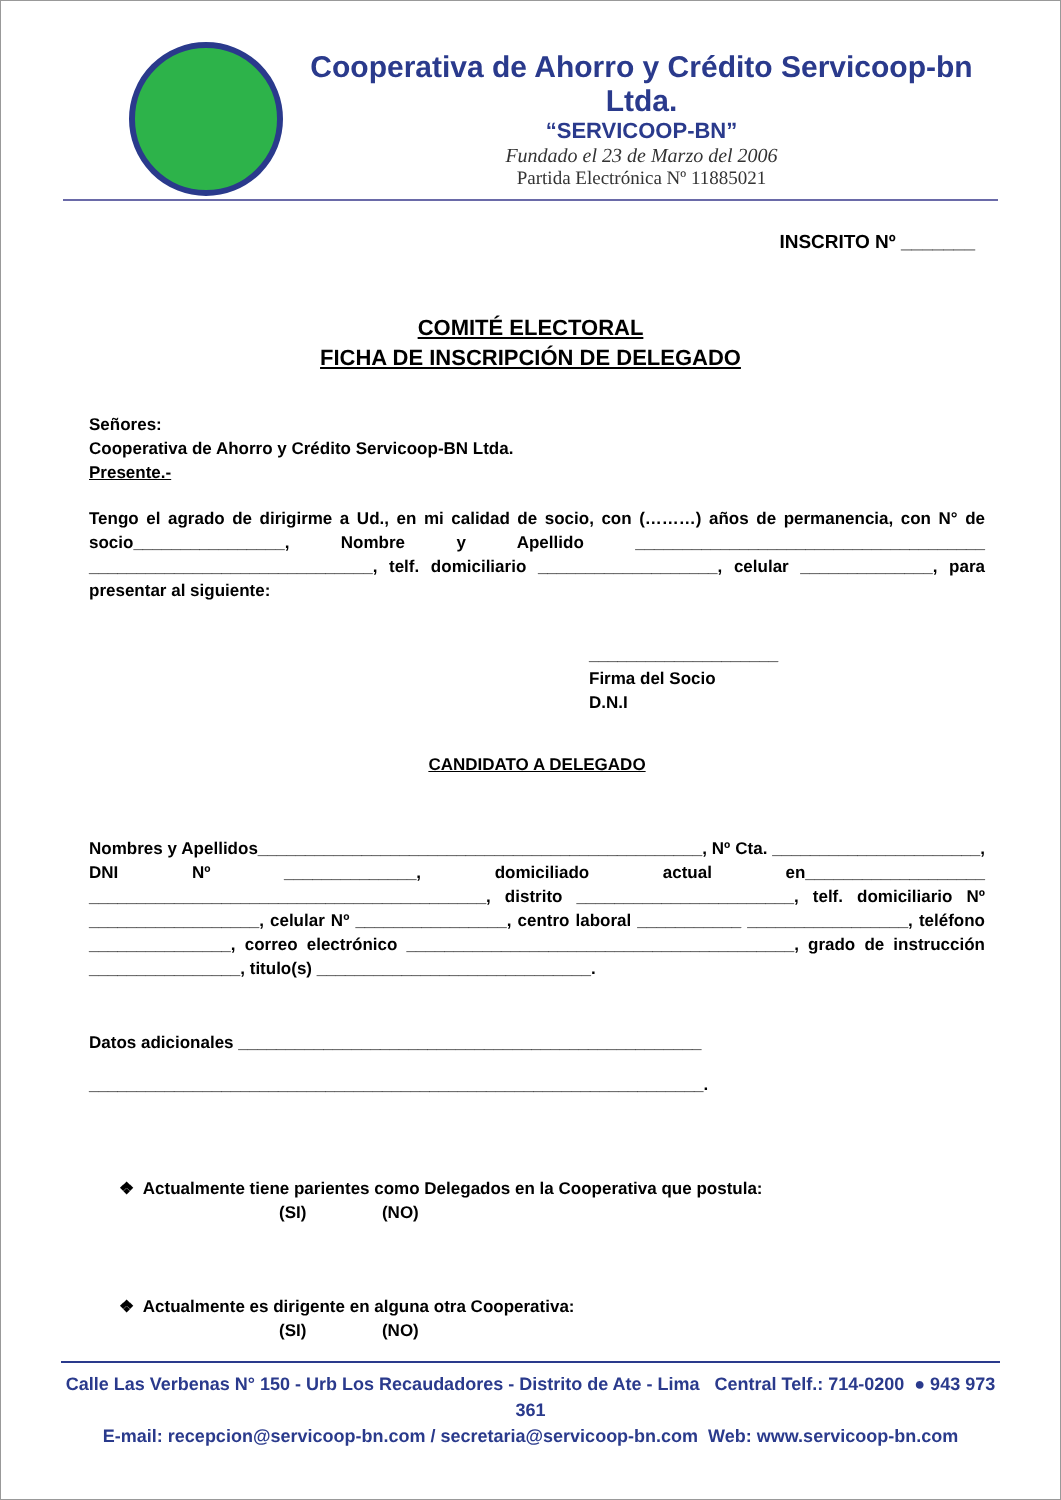Cooperativa de Ahorro y Crédito Servicoop-bn Ltda.
“SERVICOOP-BN”
Fundado el 23 de Marzo del 2006
Partida Electrónica Nº 11885021
INSCRITO Nº _______
COMITÉ ELECTORAL
FICHA DE INSCRIPCIÓN DE DELEGADO
Señores:
Cooperativa de Ahorro y Crédito Servicoop-BN Ltda.
Presente.-
Tengo el agrado de dirigirme a Ud., en mi calidad de socio, con (………) años de permanencia, con N° de socio________________, Nombre y Apellido _____________________________________ ______________________________, telf. domiciliario ___________________, celular ______________, para presentar al siguiente:
____________________
Firma del Socio
D.N.I
CANDIDATO A DELEGADO
Nombres y Apellidos_______________________________________________, Nº Cta. ______________________, DNI Nº ______________, domiciliado actual en___________________ __________________________________________, distrito _______________________, telf. domiciliario Nº __________________, celular Nº ________________, centro laboral ___________ _________________, teléfono _______________, correo electrónico _________________________________________, grado de instrucción ________________, titulo(s) _____________________________.
Datos adicionales _________________________________________________
_________________________________________________________________.
❖ Actualmente tiene parientes como Delegados en la Cooperativa que postula:
(SI) (NO)
❖ Actualmente es dirigente en alguna otra Cooperativa:
(SI) (NO)
Calle Las Verbenas N° 150 - Urb Los Recaudadores - Distrito de Ate - Lima Central Telf.: 714-0200 ● 943 973 361
E-mail: recepcion@servicoop-bn.com / secretaria@servicoop-bn.com Web: www.servicoop-bn.com